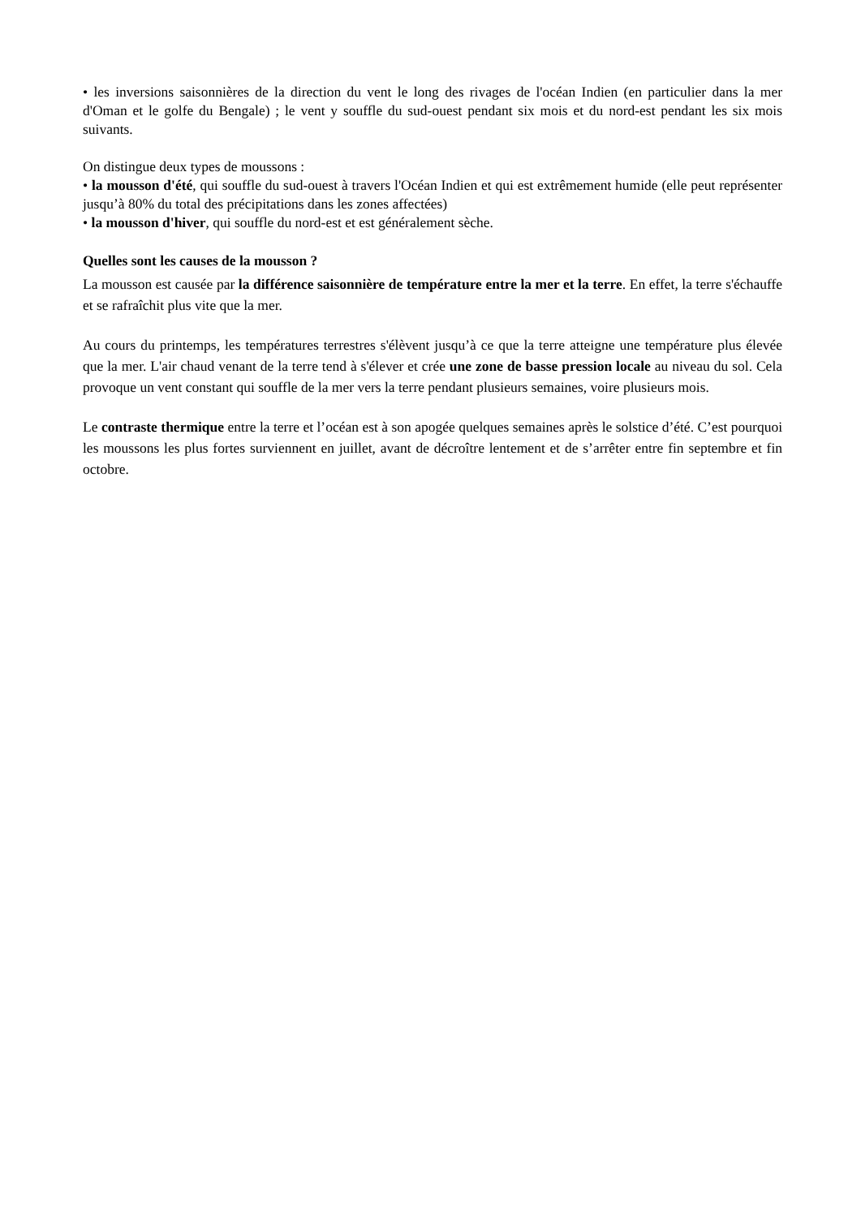• les inversions saisonnières de la direction du vent le long des rivages de l'océan Indien (en particulier dans la mer d'Oman et le golfe du Bengale) ; le vent y souffle du sud-ouest pendant six mois et du nord-est pendant les six mois suivants.
On distingue deux types de moussons :
• la mousson d'été, qui souffle du sud-ouest à travers l'Océan Indien et qui est extrêmement humide (elle peut représenter jusqu’à 80% du total des précipitations dans les zones affectées)
• la mousson d'hiver, qui souffle du nord-est et est généralement sèche.
Quelles sont les causes de la mousson ?
La mousson est causée par la différence saisonnière de température entre la mer et la terre. En effet, la terre s'échauffe et se rafraîchit plus vite que la mer.
Au cours du printemps, les températures terrestres s'élèvent jusqu’à ce que la terre atteigne une température plus élevée que la mer. L'air chaud venant de la terre tend à s'élever et crée une zone de basse pression locale au niveau du sol. Cela provoque un vent constant qui souffle de la mer vers la terre pendant plusieurs semaines, voire plusieurs mois.
Le contraste thermique entre la terre et l’océan est à son apogée quelques semaines après le solstice d’été. C’est pourquoi les moussons les plus fortes surviennent en juillet, avant de décroître lentement et de s’arrêter entre fin septembre et fin octobre.